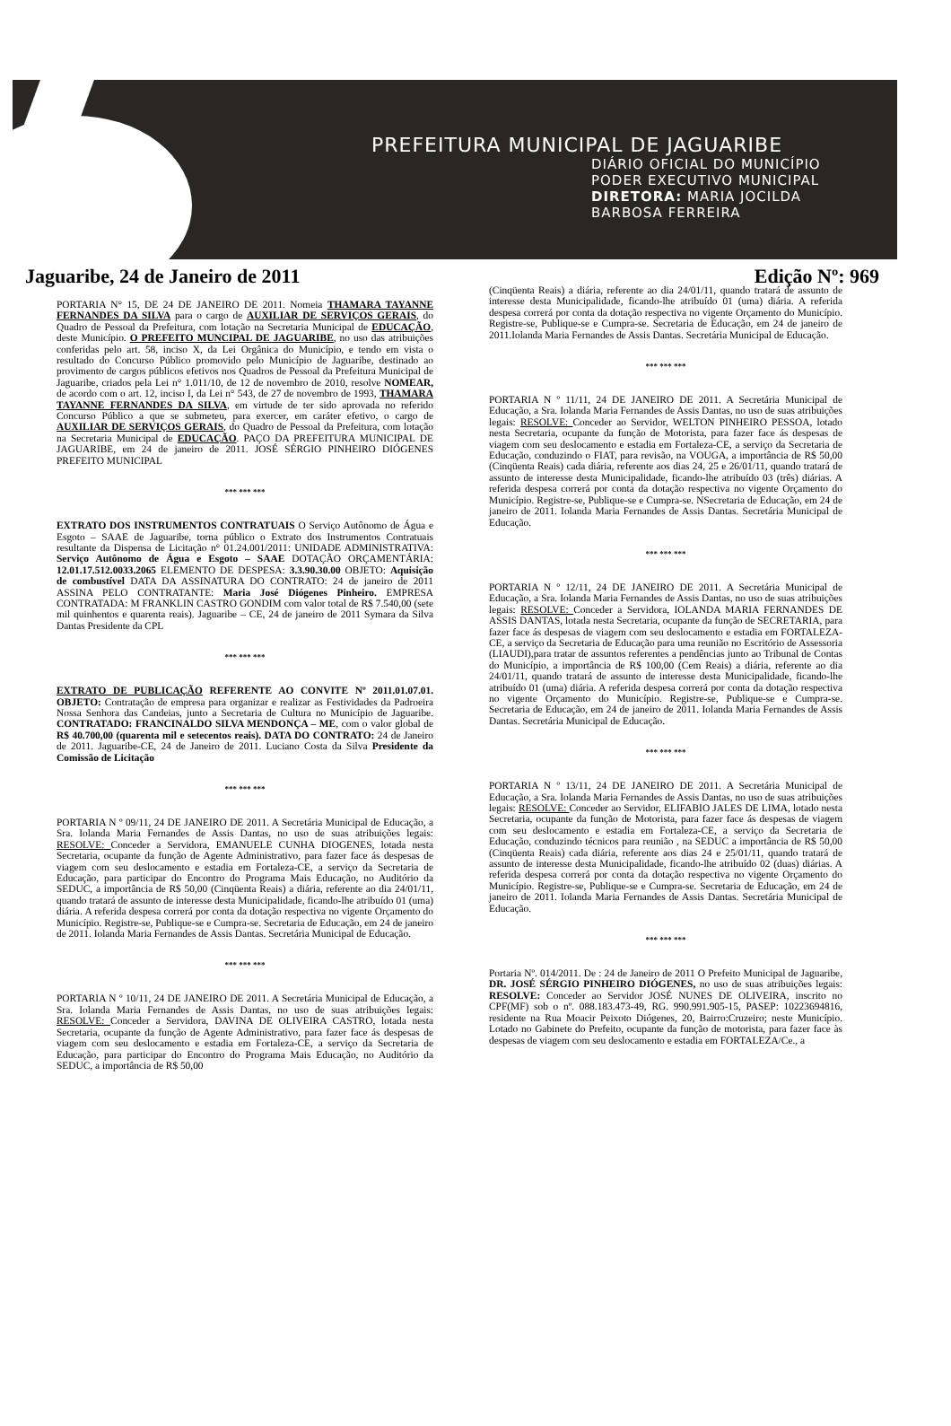PREFEITURA MUNICIPAL DE JAGUARIBE
DIÁRIO OFICIAL DO MUNICÍPIO
PODER EXECUTIVO MUNICIPAL
DIRETORA: MARIA JOCILDA
BARBOSA FERREIRA
Jaguaribe, 24 de Janeiro de 2011 Edição Nº: 969
PORTARIA N° 15, DE 24 DE JANEIRO DE 2011. Nomeia THAMARA TAYANNE FERNANDES DA SILVA para o cargo de AUXILIAR DE SERVIÇOS GERAIS, do Quadro de Pessoal da Prefeitura, com lotação na Secretaria Municipal de EDUCAÇÃO, deste Município. O PREFEITO MUNCIPAL DE JAGUARIBE, no uso das atribuições conferidas pelo art. 58, inciso X, da Lei Orgânica do Município, e tendo em vista o resultado do Concurso Público promovido pelo Município de Jaguaribe, destinado ao provimento de cargos públicos efetivos nos Quadros de Pessoal da Prefeitura Municipal de Jaguaribe, criados pela Lei n° 1.011/10, de 12 de novembro de 2010, resolve NOMEAR, de acordo com o art. 12, inciso I, da Lei n° 543, de 27 de novembro de 1993, THAMARA TAYANNE FERNANDES DA SILVA, em virtude de ter sido aprovada no referido Concurso Público a que se submeteu, para exercer, em caráter efetivo, o cargo de AUXILIAR DE SERVIÇOS GERAIS, do Quadro de Pessoal da Prefeitura, com lotação na Secretaria Municipal de EDUCAÇÃO. PAÇO DA PREFEITURA MUNICIPAL DE JAGUARIBE, em 24 de janeiro de 2011. JOSÉ SÉRGIO PINHEIRO DIÓGENES PREFEITO MUNICIPAL
*** *** ***
EXTRATO DOS INSTRUMENTOS CONTRATUAIS O Serviço Autônomo de Água e Esgoto – SAAE de Jaguaribe, torna público o Extrato dos Instrumentos Contratuais resultante da Dispensa de Licitação n° 01.24.001/2011: UNIDADE ADMINISTRATIVA: Serviço Autônomo de Água e Esgoto – SAAE DOTAÇÃO ORÇAMENTÁRIA: 12.01.17.512.0033.2065 ELEMENTO DE DESPESA: 3.3.90.30.00 OBJETO: Aquisição de combustível DATA DA ASSINATURA DO CONTRATO: 24 de janeiro de 2011 ASSINA PELO CONTRATANTE: Maria José Diógenes Pinheiro. EMPRESA CONTRATADA: M FRANKLIN CASTRO GONDIM com valor total de R$ 7.540,00 (sete mil quinhentos e quarenta reais). Jaguaribe – CE, 24 de janeiro de 2011 Symara da Silva Dantas Presidente da CPL
*** *** ***
EXTRATO DE PUBLICAÇÃO REFERENTE AO CONVITE Nº 2011.01.07.01. OBJETO: Contratação de empresa para organizar e realizar as Festividades da Padroeira Nossa Senhora das Candeias, junto a Secretaria de Cultura no Município de Jaguaribe. CONTRATADO: FRANCINALDO SILVA MENDONÇA – ME, com o valor global de R$ 40.700,00 (quarenta mil e setecentos reais). DATA DO CONTRATO: 24 de Janeiro de 2011. Jaguaribe-CE, 24 de Janeiro de 2011. Luciano Costa da Silva Presidente da Comissão de Licitação
*** *** ***
PORTARIA N º 09/11, 24 DE JANEIRO DE 2011. A Secretária Municipal de Educação, a Sra. Iolanda Maria Fernandes de Assis Dantas, no uso de suas atribuições legais: RESOLVE: Conceder a Servidora, EMANUELE CUNHA DIOGENES, lotada nesta Secretaria, ocupante da função de Agente Administrativo, para fazer face ás despesas de viagem com seu deslocamento e estadia em Fortaleza-CE, a serviço da Secretaria de Educação, para participar do Encontro do Programa Mais Educação, no Auditório da SEDUC, a importância de R$ 50,00 (Cinqüenta Reais) a diária, referente ao dia 24/01/11, quando tratará de assunto de interesse desta Municipalidade, ficando-lhe atribuído 01 (uma) diária. A referida despesa correrá por conta da dotação respectiva no vigente Orçamento do Município. Registre-se, Publique-se e Cumpra-se. Secretaria de Educação, em 24 de janeiro de 2011. Iolanda Maria Fernandes de Assis Dantas. Secretária Municipal de Educação.
*** *** ***
PORTARIA N º 10/11, 24 DE JANEIRO DE 2011. A Secretária Municipal de Educação, a Sra. Iolanda Maria Fernandes de Assis Dantas, no uso de suas atribuições legais: RESOLVE: Conceder a Servidora, DAVINA DE OLIVEIRA CASTRO, lotada nesta Secretaria, ocupante da função de Agente Administrativo, para fazer face ás despesas de viagem com seu deslocamento e estadia em Fortaleza-CE, a serviço da Secretaria de Educação, para participar do Encontro do Programa Mais Educação, no Auditório da SEDUC, a importância de R$ 50,00
(Cinqüenta Reais) a diária, referente ao dia 24/01/11, quando tratará de assunto de interesse desta Municipalidade, ficando-lhe atribuído 01 (uma) diária. A referida despesa correrá por conta da dotação respectiva no vigente Orçamento do Município. Registre-se, Publique-se e Cumpra-se. Secretaria de Educação, em 24 de janeiro de 2011.Iolanda Maria Fernandes de Assis Dantas. Secretária Municipal de Educação.
*** *** ***
PORTARIA N º 11/11, 24 DE JANEIRO DE 2011. A Secretária Municipal de Educação, a Sra. Iolanda Maria Fernandes de Assis Dantas, no uso de suas atribuições legais: RESOLVE: Conceder ao Servidor, WELTON PINHEIRO PESSOA, lotado nesta Secretaria, ocupante da função de Motorista, para fazer face ás despesas de viagem com seu deslocamento e estadia em Fortaleza-CE, a serviço da Secretaria de Educação, conduzindo o FIAT, para revisão, na VOUGA, a importância de R$ 50,00 (Cinqüenta Reais) cada diária, referente aos dias 24, 25 e 26/01/11, quando tratará de assunto de interesse desta Municipalidade, ficando-lhe atribuído 03 (três) diárias. A referida despesa correrá por conta da dotação respectiva no vigente Orçamento do Município. Registre-se, Publique-se e Cumpra-se. NSecretaria de Educação, em 24 de janeiro de 2011. Iolanda Maria Fernandes de Assis Dantas. Secretária Municipal de Educação.
*** *** ***
PORTARIA N º 12/11, 24 DE JANEIRO DE 2011. A Secretária Municipal de Educação, a Sra. Iolanda Maria Fernandes de Assis Dantas, no uso de suas atribuições legais: RESOLVE: Conceder a Servidora, IOLANDA MARIA FERNANDES DE ASSIS DANTAS, lotada nesta Secretaria, ocupante da função de SECRETARIA, para fazer face ás despesas de viagem com seu deslocamento e estadia em FORTALEZA-CE, a serviço da Secretaria de Educação para uma reunião no Escritório de Assessoria (LIAUDI),para tratar de assuntos referentes a pendências junto ao Tribunal de Contas do Município, a importância de R$ 100,00 (Cem Reais) a diária, referente ao dia 24/01/11, quando tratará de assunto de interesse desta Municipalidade, ficando-lhe atribuído 01 (uma) diária. A referida despesa correrá por conta da dotação respectiva no vigente Orçamento do Município. Registre-se, Publique-se e Cumpra-se. Secretaria de Educação, em 24 de janeiro de 2011. Iolanda Maria Fernandes de Assis Dantas. Secretária Municipal de Educação.
*** *** ***
PORTARIA N º 13/11, 24 DE JANEIRO DE 2011. A Secretária Municipal de Educação, a Sra. Iolanda Maria Fernandes de Assis Dantas, no uso de suas atribuições legais: RESOLVE: Conceder ao Servidor, ELIFABIO JALES DE LIMA, lotado nesta Secretaria, ocupante da função de Motorista, para fazer face ás despesas de viagem com seu deslocamento e estadia em Fortaleza-CE, a serviço da Secretaria de Educação, conduzindo técnicos para reunião , na SEDUC a importância de R$ 50,00 (Cinqüenta Reais) cada diária, referente aos dias 24 e 25/01/11, quando tratará de assunto de interesse desta Municipalidade, ficando-lhe atribuído 02 (duas) diárias. A referida despesa correrá por conta da dotação respectiva no vigente Orçamento do Município. Registre-se, Publique-se e Cumpra-se. Secretaria de Educação, em 24 de janeiro de 2011. Iolanda Maria Fernandes de Assis Dantas. Secretária Municipal de Educação.
*** *** ***
Portaria Nº. 014/2011. De : 24 de Janeiro de 2011 O Prefeito Municipal de Jaguaribe, DR. JOSÉ SÉRGIO PINHEIRO DIÓGENES, no uso de suas atribuições legais: RESOLVE: Conceder ao Servidor JOSÉ NUNES DE OLIVEIRA, inscrito no CPF(MF) sob o nº. 088.183.473-49, RG. 990.991.905-15, PASEP: 10223694816, residente na Rua Moacir Peixoto Diógenes, 20, Bairro:Cruzeiro; neste Município. Lotado no Gabinete do Prefeito, ocupante da função de motorista, para fazer face às despesas de viagem com seu deslocamento e estadia em FORTALEZA/Ce., a